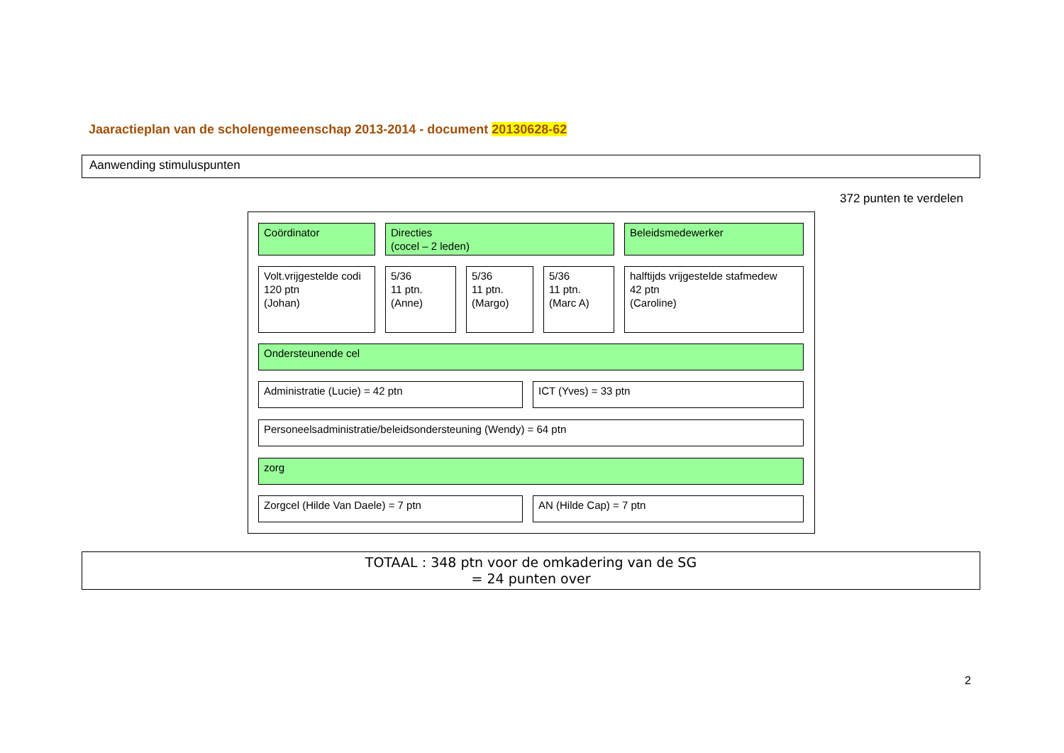Jaaractieplan van de scholengemeenschap 2013-2014 - document 20130628-62
Aanwending stimuluspunten
372 punten te verdelen
Coördinator
Directies
(cocel – 2 leden)
Beleidsmedewerker
Volt.vrijgestelde codi
120 ptn
(Johan)
5/36
11 ptn.
(Anne)
5/36
11 ptn.
(Margo)
5/36
11 ptn.
(Marc A)
halftijds vrijgestelde stafmedew
42 ptn
(Caroline)
Ondersteunende cel
Administratie (Lucie) = 42 ptn ICT (Yves) = 33 ptn
Personeelsadministratie/beleidsondersteuning (Wendy) = 64 ptn
zorg
Zorgcel (Hilde Van Daele) = 7 ptn AN (Hilde Cap) = 7 ptn
TOTAAL : 348 ptn voor de omkadering van de SG
= 24 punten over
2